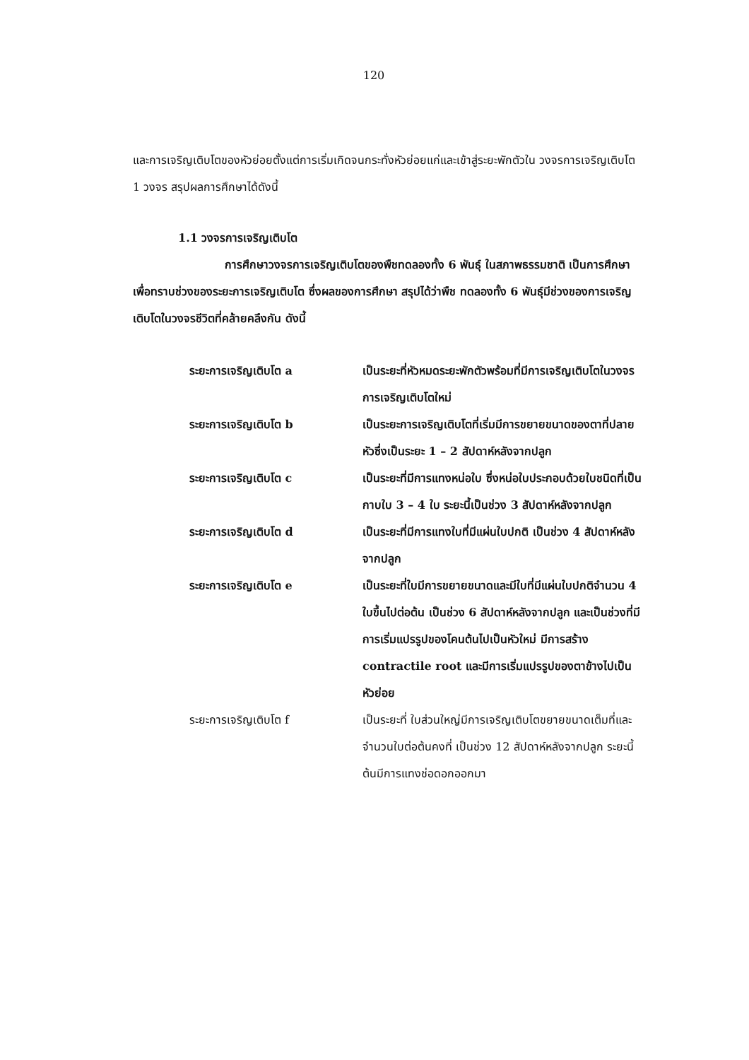120
และการเจริญเติบโตของหัวย่อยตั้งแต่การเริ่มเกิดจนกระทั่งหัวย่อยแก่และเข้าสู่ระยะพักตัวใน วงจรการเจริญเติบโต 1 วงจร สรุปผลการศึกษาได้ดังนี้
1.1 วงจรการเจริญเติบโต
การศึกษาวงจรการเจริญเติบโตของพืชทดลองทั้ง 6 พันธุ์ ในสภาพธรรมชาติ เป็นการศึกษาเพื่อทราบช่วงของระยะการเจริญเติบโต ซึ่งผลของการศึกษา สรุปได้ว่าพืช ทดลองทั้ง 6 พันธุ์มีช่วงของการเจริญเติบโตในวงจรชีวิตที่คล้ายคลึงกัน ดังนี้
ระยะการเจริญเติบโต a เป็นระยะที่หัวหมดระยะพักตัวพร้อมที่มีการเจริญเติบโตในวงจรการเจริญเติบโตใหม่
ระยะการเจริญเติบโต b เป็นระยะการเจริญเติบโตที่เริ่มมีการขยายขนาดของตาที่ปลายหัวซึ่งเป็นระยะ 1 – 2 สัปดาห์หลังจากปลูก
ระยะการเจริญเติบโต c เป็นระยะที่มีการแทงหน่อใบ ซึ่งหน่อใบประกอบด้วยใบชนิดที่เป็นกาบใบ 3 – 4 ใบ ระยะนี้เป็นช่วง 3 สัปดาห์หลังจากปลูก
ระยะการเจริญเติบโต d เป็นระยะที่มีการแทงใบที่มีแผ่นใบปกติ เป็นช่วง 4 สัปดาห์หลังจากปลูก
ระยะการเจริญเติบโต e เป็นระยะที่ใบมีการขยายขนาดและมีใบที่มีแผ่นใบปกติจำนวน 4 ใบขึ้นไปต่อต้น เป็นช่วง 6 สัปดาห์หลังจากปลูก และเป็นช่วงที่มีการเริ่มแปรรูปของโคนต้นไปเป็นหัวใหม่ มีการสร้าง contractile root และมีการเริ่มแปรรูปของตาข้างไปเป็นหัวย่อย
ระยะการเจริญเติบโต f เป็นระยะที่ ใบส่วนใหญ่มีการเจริญเติบโตขยายขนาดเต็มที่และจำนวนใบต่อต้นคงที่ เป็นช่วง 12 สัปดาห์หลังจากปลูก ระยะนี้ต้นมีการแทงช่อดอกออกมา